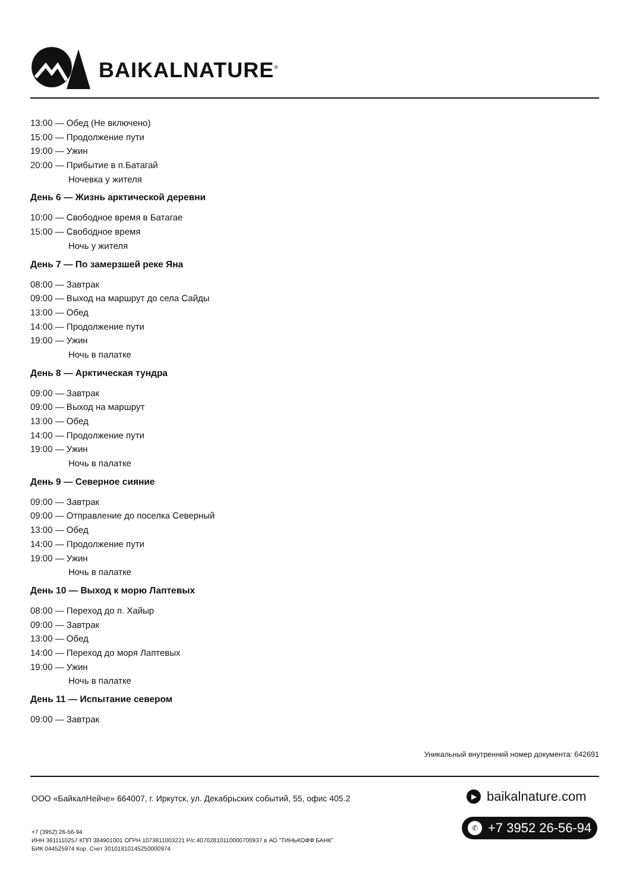BAIKALNATURE<sup>®</sup>
13:00 — Обед (Не включено)
15:00 — Продолжение пути
19:00 — Ужин
20:00 — Прибытие в п.Батагай
Ночевка у жителя
День 6 — Жизнь арктической деревни
10:00 — Свободное время в Батагае
15:00 — Свободное время
Ночь у жителя
День 7 — По замерзшей реке Яна
08:00 — Завтрак
09:00 — Выход на маршрут до села Сайды
13:00 — Обед
14:00 — Продолжение пути
19:00 — Ужин
Ночь в палатке
День 8 — Арктическая тундра
09:00 — Завтрак
09:00 — Выход на маршрут
13:00 — Обед
14:00 — Продолжение пути
19:00 — Ужин
Ночь в палатке
День 9 — Северное сияние
09:00 — Завтрак
09:00 — Отправление до поселка Северный
13:00 — Обед
14:00 — Продолжение пути
19:00 — Ужин
Ночь в палатке
День 10 — Выход к морю Лаптевых
08:00 — Переход до п. Хайыр
09:00 — Завтрак
13:00 — Обед
14:00 — Переход до моря Лаптевых
19:00 — Ужин
Ночь в палатке
День 11 — Испытание севером
09:00 — Завтрак
Уникальный внутренний номер документа: 642691
ООО «БайкалНейче» 664007, г. Иркутск, ул. Декабрьских событий, 55, офис 405.2
+7 (3952) 26-56-94
ИНН 3811110257 КПП 384901001 ОГРН 1073811003221 Р/с 40702810110000700937 в АО "ТИНЬКОФФ БАНК"
БИК 044525974 Кор. Счет 30101810145250000974
▶ baikalnature.com
✆ +7 3952 26-56-94